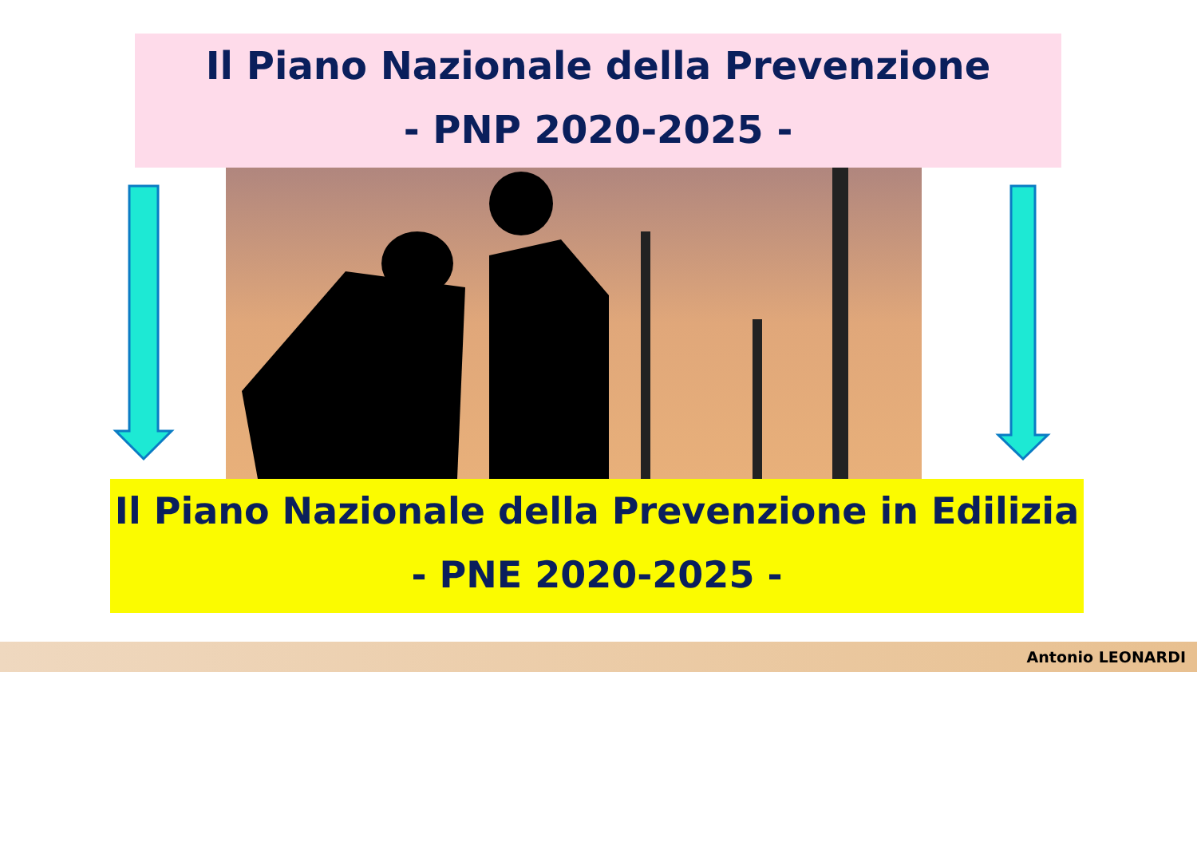Il Piano Nazionale della Prevenzione
- PNP 2020-2025 -
Il Piano Nazionale della Prevenzione in Edilizia
- PNE 2020-2025 -
Antonio LEONARDI